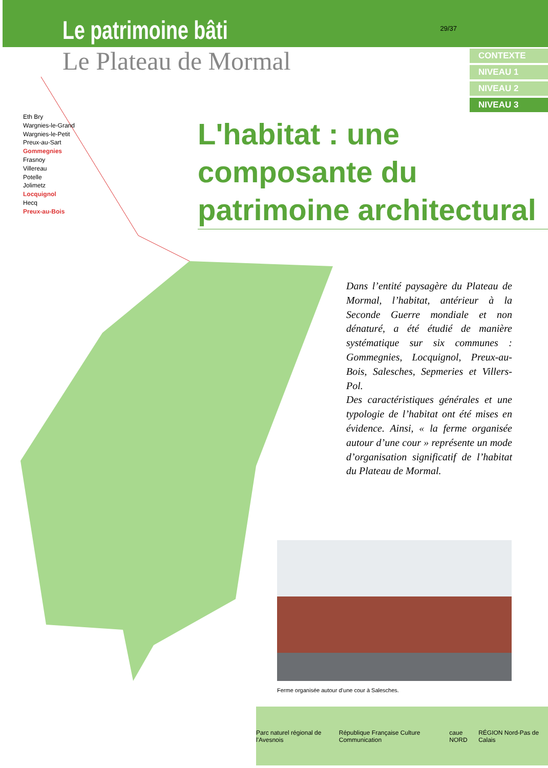Le patrimoine bâti
Le Plateau de Mormal
29/37
CONTEXTE
NIVEAU 1
NIVEAU 2
NIVEAU 3
Eth Bry
Wargnies-le-Grand
Wargnies-le-Petit
Preux-au-Sart
Gommegnies
Frasnoy
Villereau
Potelle
Jolimetz
Locquignol
Hecq
Preux-au-Bois
L'habitat : une composante du patrimoine architectural
Dans l’entité paysagère du Plateau de Mormal, l’habitat, antérieur à la Seconde Guerre mondiale et non dénaturé, a été étudié de manière systématique sur six communes : Gommegnies, Locquignol, Preux-au-Bois, Salesches, Sepmeries et Villers-Pol.
Des caractéristiques générales et une typologie de l’habitat ont été mises en évidence. Ainsi, « la ferme organisée autour d’une cour » représente un mode d’organisation significatif de l’habitat du Plateau de Mormal.
Ferme organisée autour d’une cour à Salesches.
Parc naturel régional de l'Avesnois République Française Culture Communication caue NORD RÉGION Nord-Pas de Calais